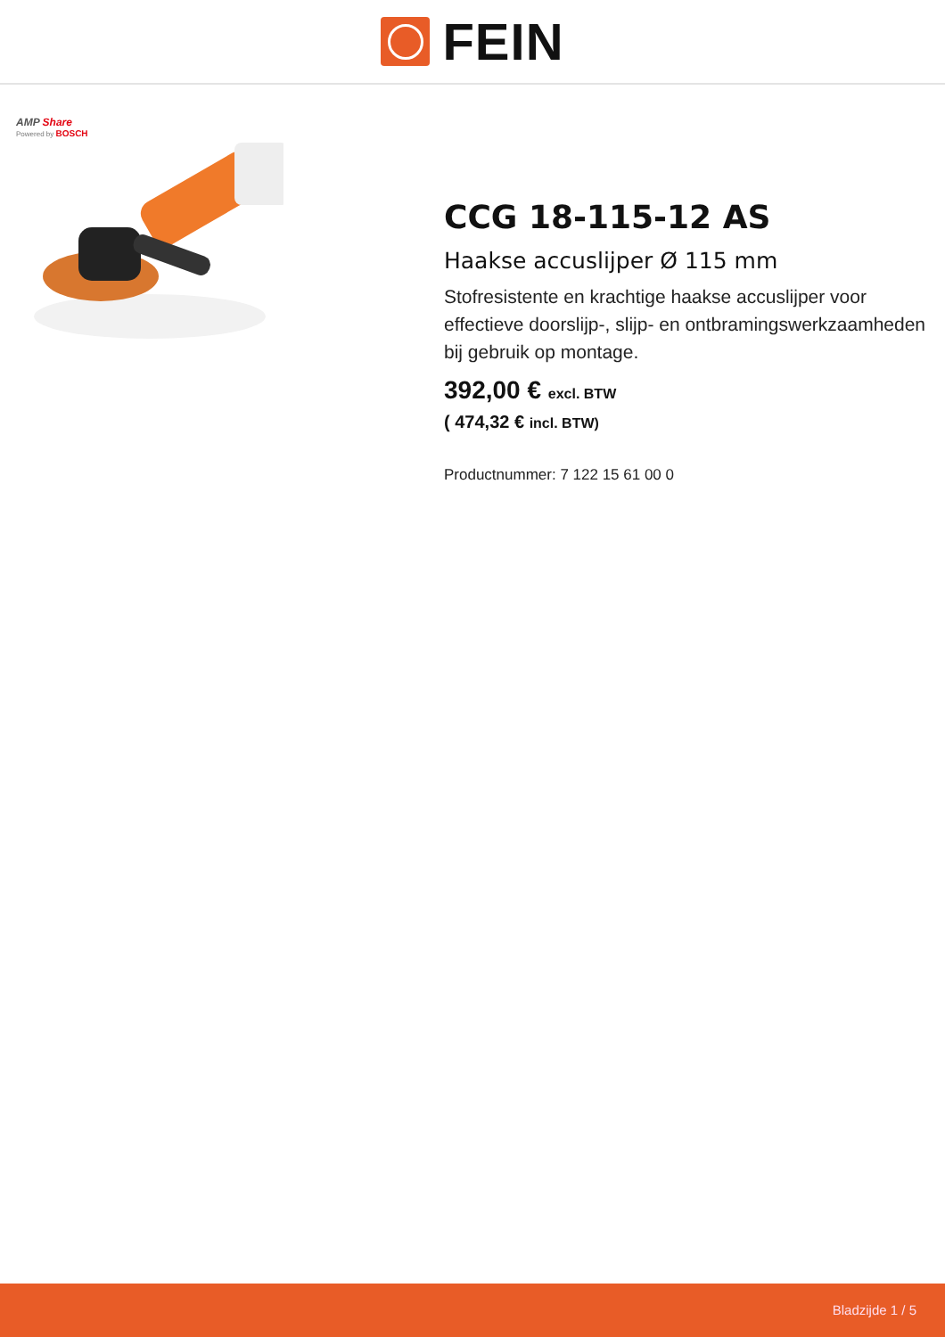FEIN
AMP Share
Powered by BOSCH
CCG 18-115-12 AS
Haakse accuslijper Ø 115 mm
Stofresistente en krachtige haakse accuslijper voor effectieve doorslijp-, slijp- en ontbramingswerkzaamheden bij gebruik op montage.
392,00 € excl. BTW
( 474,32 € incl. BTW)
Productnummer: 7 122 15 61 00 0
Bladzijde 1 / 5